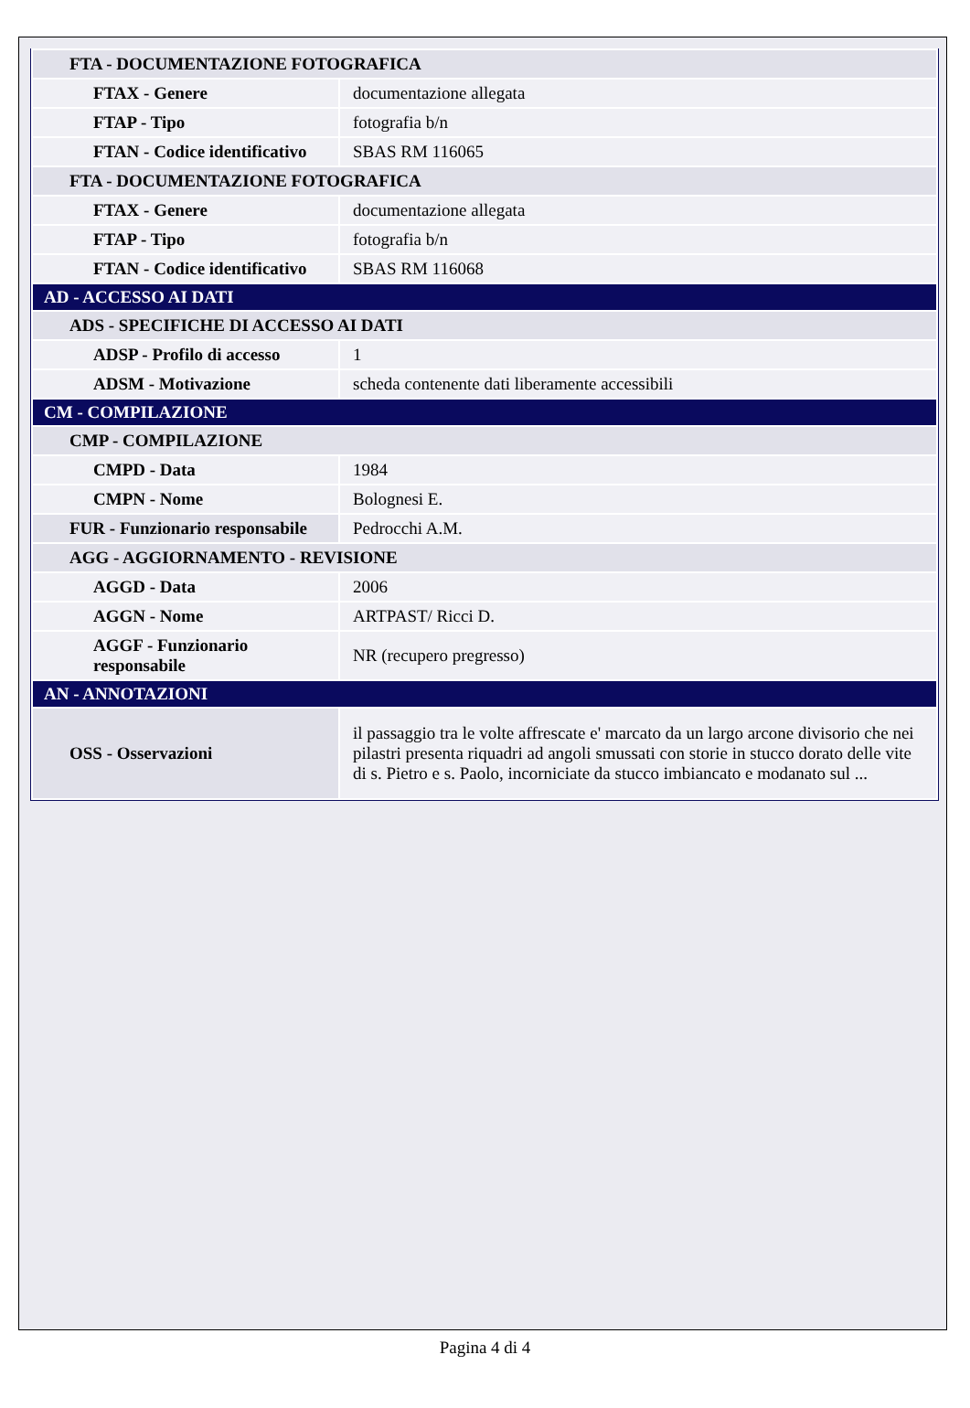| FTA - DOCUMENTAZIONE FOTOGRAFICA | |
| FTAX - Genere | documentazione allegata |
| FTAP - Tipo | fotografia b/n |
| FTAN - Codice identificativo | SBAS RM 116065 |
| FTA - DOCUMENTAZIONE FOTOGRAFICA | |
| FTAX - Genere | documentazione allegata |
| FTAP - Tipo | fotografia b/n |
| FTAN - Codice identificativo | SBAS RM 116068 |
| AD - ACCESSO AI DATI | |
| ADS - SPECIFICHE DI ACCESSO AI DATI | |
| ADSP - Profilo di accesso | 1 |
| ADSM - Motivazione | scheda contenente dati liberamente accessibili |
| CM - COMPILAZIONE | |
| CMP - COMPILAZIONE | |
| CMPD - Data | 1984 |
| CMPN - Nome | Bolognesi E. |
| FUR - Funzionario responsabile | Pedrocchi A.M. |
| AGG - AGGIORNAMENTO - REVISIONE | |
| AGGD - Data | 2006 |
| AGGN - Nome | ARTPAST/ Ricci D. |
| AGGF - Funzionario responsabile | NR (recupero pregresso) |
| AN - ANNOTAZIONI | |
| OSS - Osservazioni | il passaggio tra le volte affrescate e' marcato da un largo arcone divisorio che nei pilastri presenta riquadri ad angoli smussati con storie in stucco dorato delle vite di s. Pietro e s. Paolo, incorniciate da stucco imbiancato e modanato sul ... |
Pagina 4 di 4